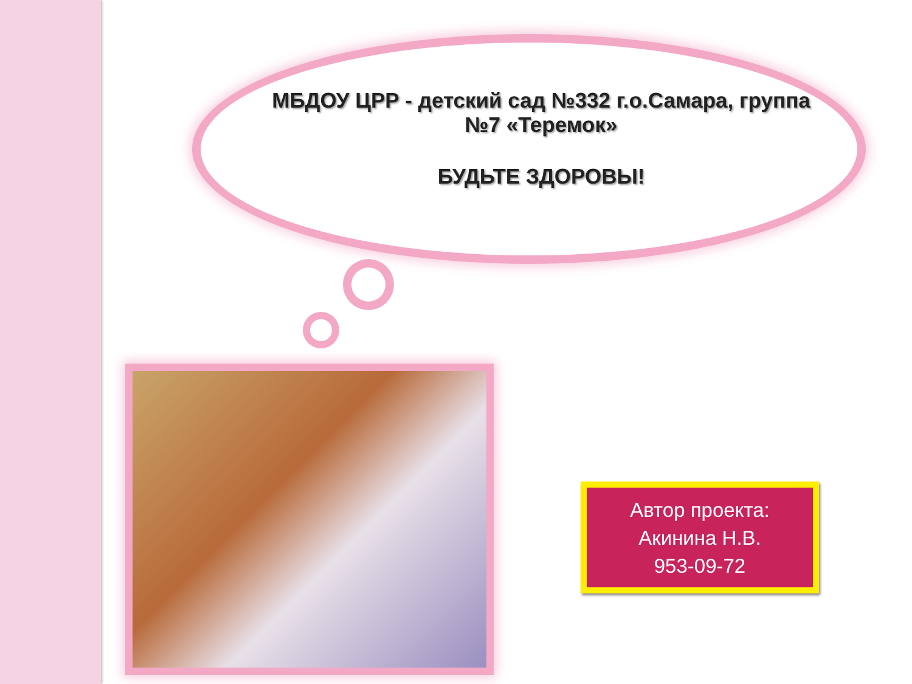МБДОУ ЦРР - детский сад №332 г.о.Самара, группа №7 «Теремок»
БУДЬТЕ ЗДОРОВЫ!
Автор проекта:
Акинина Н.В.
953-09-72